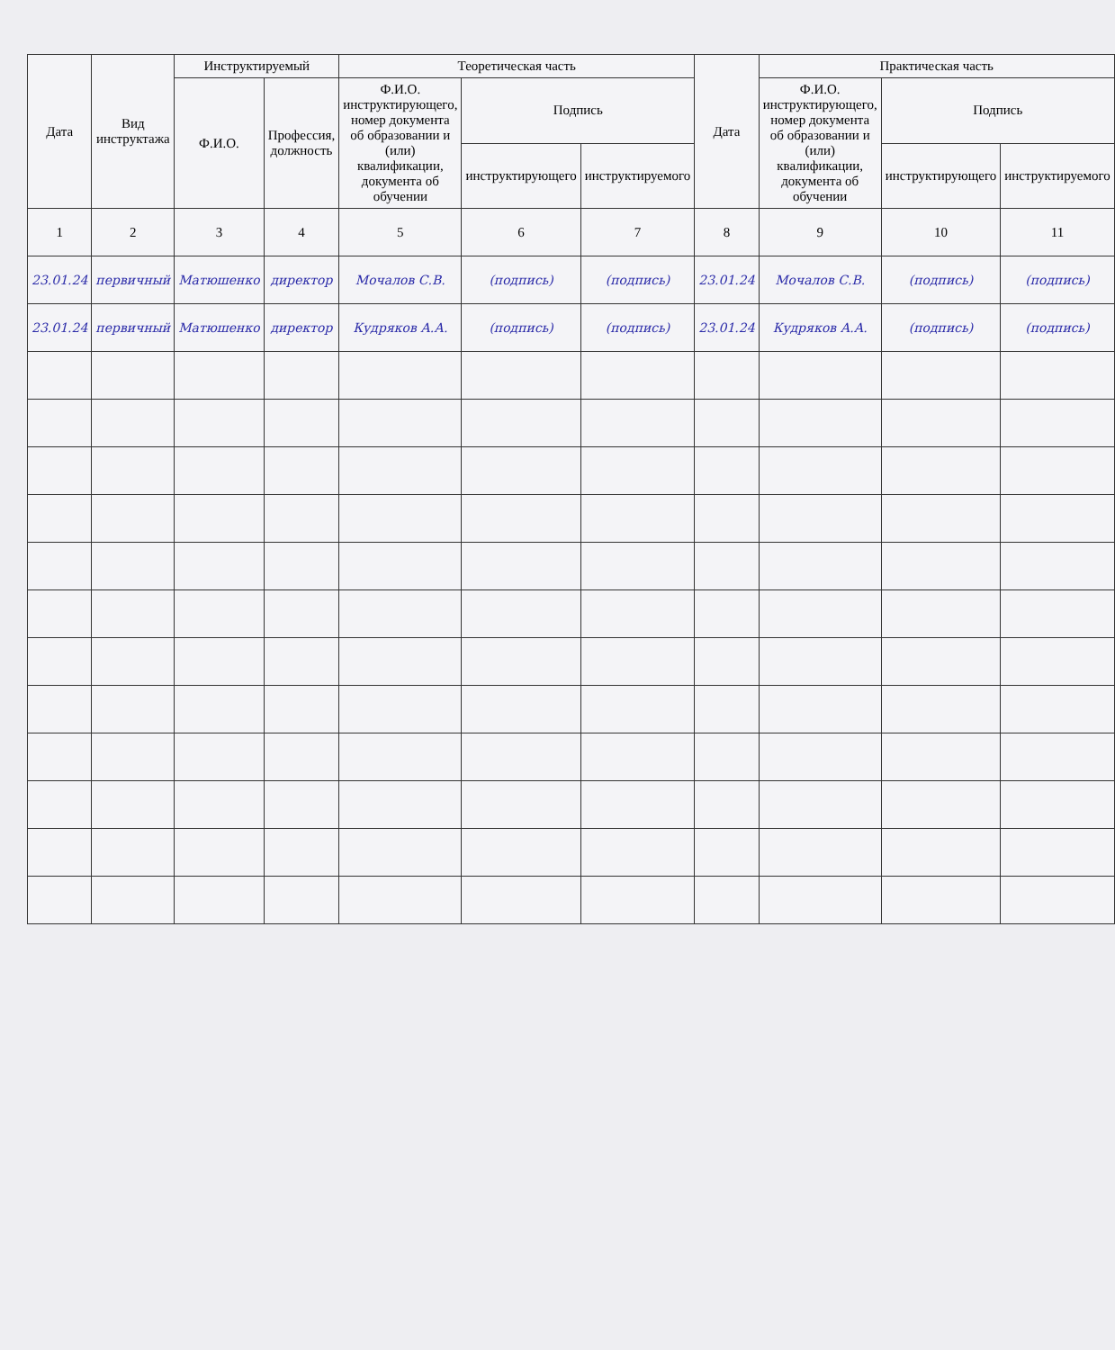| Дата | Вид инструктажа | Инструктируемый | | Теоретическая часть | | | Дата | Практическая часть | | |
| --- | --- | --- | --- | --- | --- | --- | --- | --- | --- | --- |
| | | Ф.И.О. | Профессия, должность | Ф.И.О. инструктирующего, номер документа об образовании и (или) квалификации, документа об обучении | Подпись | | | Ф.И.О. инструктирующего, номер документа об образовании и (или) квалификации, документа об обучении | Подпись | |
| | | | | | инструктирующего | инструктируемого | | | инструктирующего | инструктируемого |
| 1 | 2 | 3 | 4 | 5 | 6 | 7 | 8 | 9 | 10 | 11 |
| 23.01.24 | первичный | Матюшенко | директор | Мочалов С.В. | (подпись) | (подпись) | 23.01.24 | Мочалов С.В. | (подпись) | (подпись) |
| 23.01.24 | первичный | Матюшенко | директор | Кудряков А.А. | (подпись) | (подпись) | 23.01.24 | Кудряков А.А. | (подпись) | (подпись) |